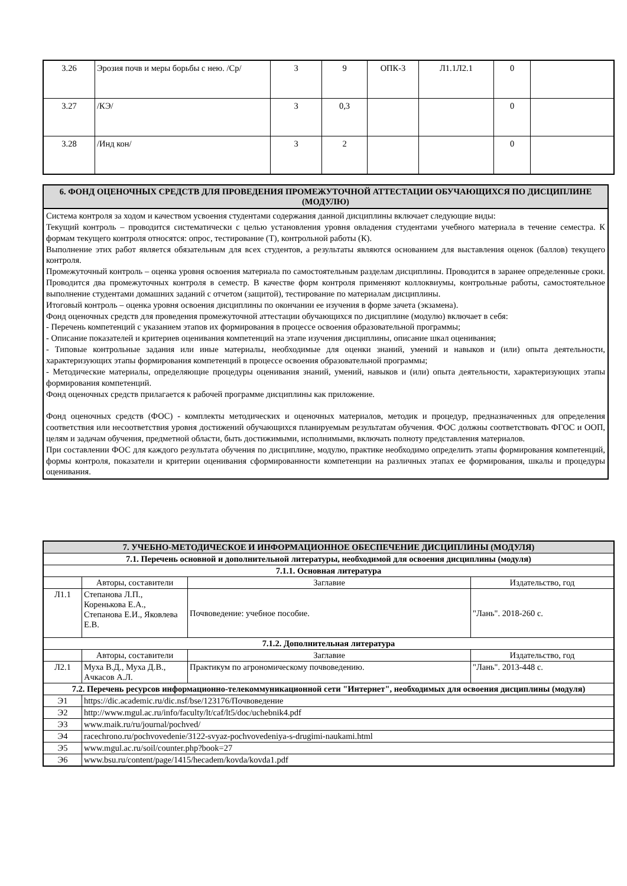| 3.26 | Эрозия почв и меры борьбы с нею. /Ср/ | 3 | 9 | ОПК-3 | Л1.1Л2.1 | 0 | |
| 3.27 | /КЭ/ | 3 | 0,3 | | | 0 | |
| 3.28 | /Инд кон/ | 3 | 2 | | | 0 | |
6. ФОНД ОЦЕНОЧНЫХ СРЕДСТВ ДЛЯ ПРОВЕДЕНИЯ ПРОМЕЖУТОЧНОЙ АТТЕСТАЦИИ ОБУЧАЮЩИХСЯ ПО ДИСЦИПЛИНЕ (МОДУЛЮ)
Система контроля за ходом и качеством усвоения студентами содержания данной дисциплины включает следующие виды:
Текущий контроль – проводится систематически с целью установления уровня овладения студентами учебного материала в течение семестра. К формам текущего контроля относятся: опрос, тестирование (Т), контрольной работы (К).
Выполнение этих работ является обязательным для всех студентов, а результаты являются основанием для выставления оценок (баллов) текущего контроля.
Промежуточный контроль – оценка уровня освоения материала по самостоятельным разделам дисциплины. Проводится в заранее определенные сроки. Проводится два промежуточных контроля в семестр. В качестве форм контроля применяют коллоквиумы, контрольные работы, самостоятельное выполнение студентами домашних заданий с отчетом (защитой), тестирование по материалам дисциплины.
Итоговый контроль – оценка уровня освоения дисциплины по окончании ее изучения в форме зачета (экзамена).
Фонд оценочных средств для проведения промежуточной аттестации обучающихся по дисциплине (модулю) включает в себя:
- Перечень компетенций с указанием этапов их формирования в процессе освоения образовательной программы;
- Описание показателей и критериев оценивания компетенций на этапе изучения дисциплины, описание шкал оценивания;
- Типовые контрольные задания или иные материалы, необходимые для оценки знаний, умений и навыков и (или) опыта деятельности, характеризующих этапы формирования компетенций в процессе освоения образовательной программы;
- Методические материалы, определяющие процедуры оценивания знаний, умений, навыков и (или) опыта деятельности, характеризующих этапы формирования компетенций.
Фонд оценочных средств прилагается к рабочей программе дисциплины как приложение.
Фонд оценочных средств (ФОС) - комплекты методических и оценочных материалов, методик и процедур, предназначенных для определения соответствия или несоответствия уровня достижений обучающихся планируемым результатам обучения. ФОС должны соответствовать ФГОС и ООП, целям и задачам обучения, предметной области, быть достижимыми, исполнимыми, включать полноту представления материалов.
При составлении ФОС для каждого результата обучения по дисциплине, модулю, практике необходимо определить этапы формирования компетенций, формы контроля, показатели и критерии оценивания сформированности компетенции на различных этапах ее формирования, шкалы и процедуры оценивания.
| 7. УЧЕБНО-МЕТОДИЧЕСКОЕ И ИНФОРМАЦИОННОЕ ОБЕСПЕЧЕНИЕ ДИСЦИПЛИНЫ (МОДУЛЯ) | | | |
| 7.1. Перечень основной и дополнительной литературы, необходимой для освоения дисциплины (модуля) | | | |
| 7.1.1. Основная литература | | | |
| | Авторы, составители | Заглавие | Издательство, год |
| Л1.1 | Степанова Л.П., Коренькова Е.А., Степанова Е.И., Яковлева Е.В. | Почвоведение: учебное пособие. | "Лань". 2018-260 с. |
| 7.1.2. Дополнительная литература | | | |
| | Авторы, составители | Заглавие | Издательство, год |
| Л2.1 | Муха В.Д., Муха Д.В., Ачкасов А.Л. | Практикум по агрономическому почвоведению. | "Лань". 2013-448 с. |
| 7.2. Перечень ресурсов информационно-телекоммуникационной сети "Интернет", необходимых для освоения дисциплины (модуля) | | | |
| Э1 | https://dic.academic.ru/dic.nsf/bse/123176/Почвоведение | | |
| Э2 | http://www.mgul.ac.ru/info/faculty/lt/caf/lt5/doc/uchebnik4.pdf | | |
| Э3 | www.maik.ru/ru/journal/pochved/ | | |
| Э4 | racechrono.ru/pochvovedenie/3122-svyaz-pochvovedeniya-s-drugimi-naukami.html | | |
| Э5 | www.mgul.ac.ru/soil/counter.php?book=27 | | |
| Э6 | www.bsu.ru/content/page/1415/hecadem/kovda/kovda1.pdf | | |